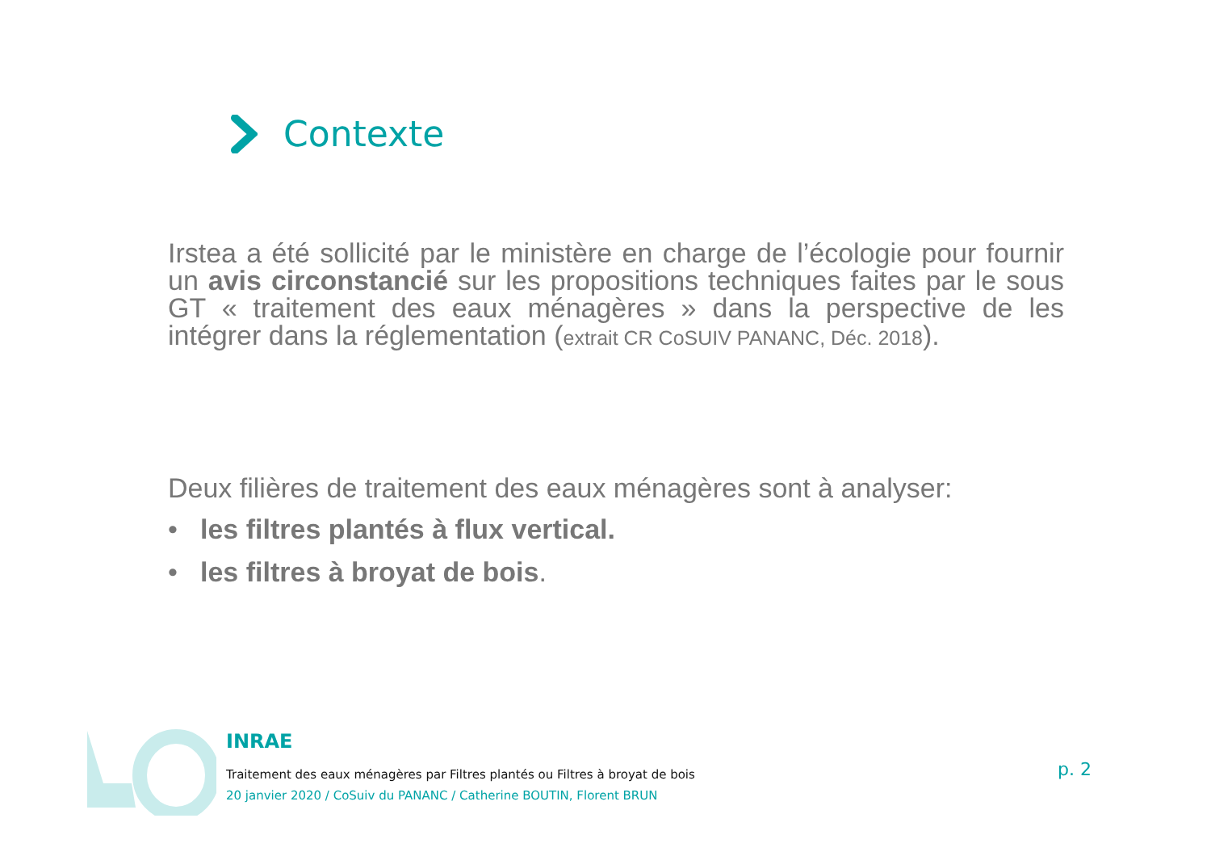Contexte
Irstea a été sollicité par le ministère en charge de l’écologie pour fournir un avis circonstancié sur les propositions techniques faites par le sous GT « traitement des eaux ménagères » dans la perspective de les intégrer dans la réglementation (extrait CR CoSUIV PANANC, Déc. 2018).
Deux filières de traitement des eaux ménagères sont à analyser:
• les filtres plantés à flux vertical.
• les filtres à broyat de bois.
INRAE
Traitement des eaux ménagères par Filtres plantés ou Filtres à broyat de bois
20 janvier 2020 / CoSuiv du PANANC / Catherine BOUTIN, Florent BRUN
p. 2